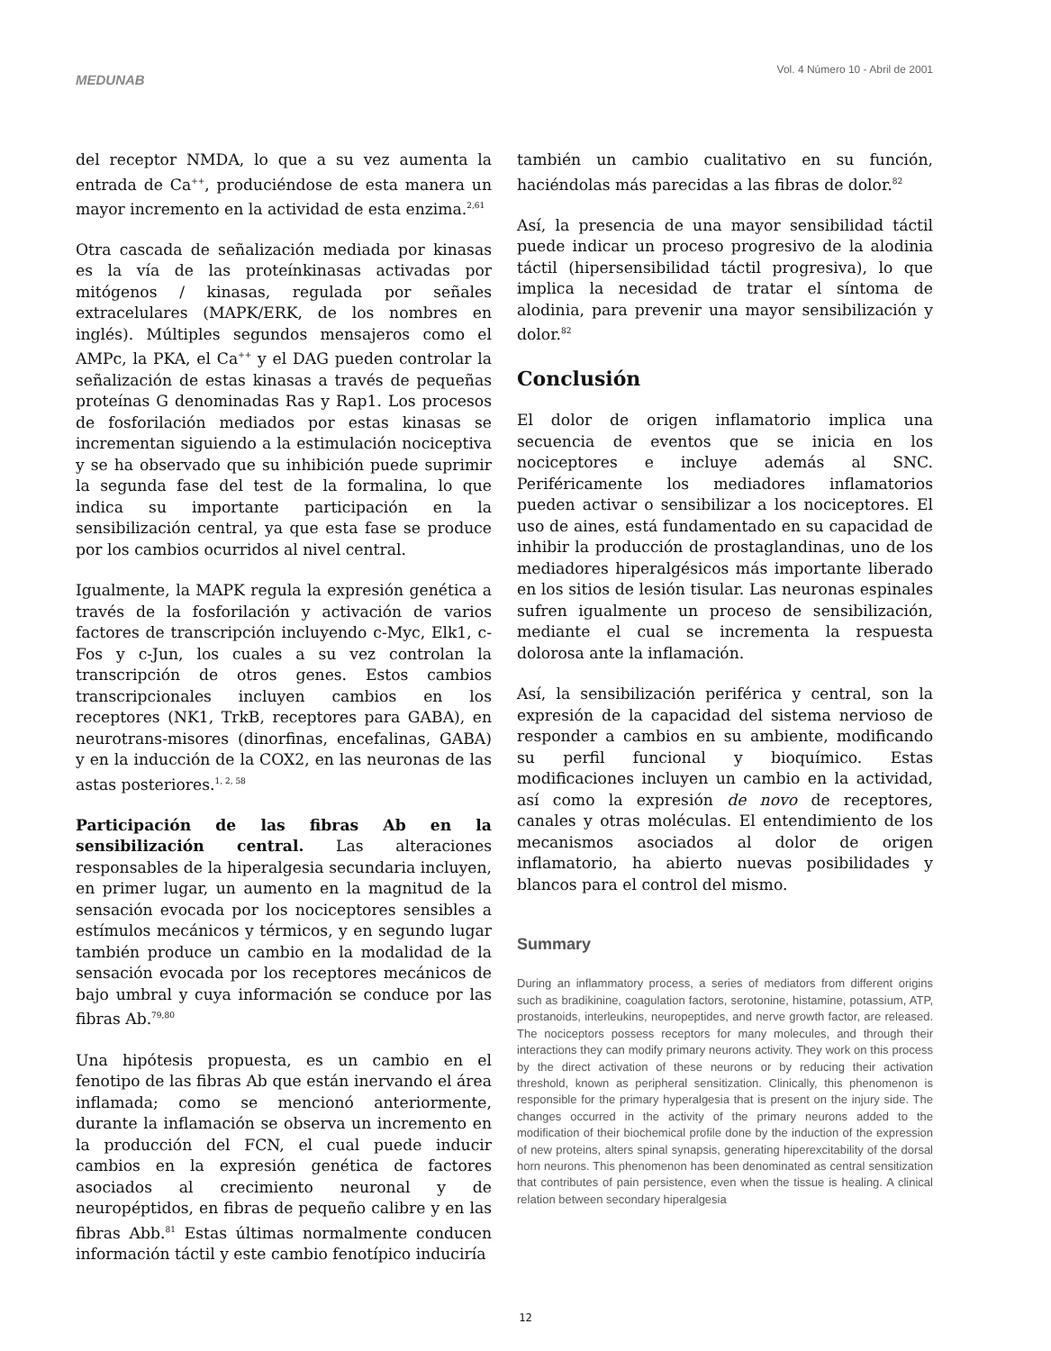MEDUNAB
Vol. 4 Número 10 - Abril de 2001
del receptor NMDA, lo que a su vez aumenta la entrada de Ca<sup>++</sup>, produciéndose de esta manera un mayor incremento en la actividad de esta enzima.<sup>2,61</sup>
Otra cascada de señalización mediada por kinasas es la vía de las proteínkinasas activadas por mitógenos / kinasas, regulada por señales extracelulares (MAPK/ERK, de los nombres en inglés). Múltiples segundos mensajeros como el AMPc, la PKA, el Ca<sup>++</sup> y el DAG pueden controlar la señalización de estas kinasas a través de pequeñas proteínas G denominadas Ras y Rap1. Los procesos de fosforilación mediados por estas kinasas se incrementan siguiendo a la estimulación nociceptiva y se ha observado que su inhibición puede suprimir la segunda fase del test de la formalina, lo que indica su importante participación en la sensibilización central, ya que esta fase se produce por los cambios ocurridos al nivel central.
Igualmente, la MAPK regula la expresión genética a través de la fosforilación y activación de varios factores de transcripción incluyendo c-Myc, Elk1, c-Fos y c-Jun, los cuales a su vez controlan la transcripción de otros genes. Estos cambios transcripcionales incluyen cambios en los receptores (NK1, TrkB, receptores para GABA), en neurotrans-misores (dinorfinas, encefalinas, GABA) y en la inducción de la COX2, en las neuronas de las astas posteriores.<sup>1, 2, 58</sup>
Participación de las fibras Ab en la sensibilización central. Las alteraciones responsables de la hiperalgesia secundaria incluyen, en primer lugar, un aumento en la magnitud de la sensación evocada por los nociceptores sensibles a estímulos mecánicos y térmicos, y en segundo lugar también produce un cambio en la modalidad de la sensación evocada por los receptores mecánicos de bajo umbral y cuya información se conduce por las fibras Ab.<sup>79,80</sup>
Una hipótesis propuesta, es un cambio en el fenotipo de las fibras Ab que están inervando el área inflamada; como se mencionó anteriormente, durante la inflamación se observa un incremento en la producción del FCN, el cual puede inducir cambios en la expresión genética de factores asociados al crecimiento neuronal y de neuropéptidos, en fibras de pequeño calibre y en las fibras Abb.<sup>81</sup> Estas últimas normalmente conducen información táctil y este cambio fenotípico induciría
también un cambio cualitativo en su función, haciéndolas más parecidas a las fibras de dolor.<sup>82</sup>
Así, la presencia de una mayor sensibilidad táctil puede indicar un proceso progresivo de la alodinia táctil (hipersensibilidad táctil progresiva), lo que implica la necesidad de tratar el síntoma de alodinia, para prevenir una mayor sensibilización y dolor.<sup>82</sup>
Conclusión
El dolor de origen inflamatorio implica una secuencia de eventos que se inicia en los nociceptores e incluye además al SNC. Periféricamente los mediadores inflamatorios pueden activar o sensibilizar a los nociceptores. El uso de aines, está fundamentado en su capacidad de inhibir la producción de prostaglandinas, uno de los mediadores hiperalgésicos más importante liberado en los sitios de lesión tisular. Las neuronas espinales sufren igualmente un proceso de sensibilización, mediante el cual se incrementa la respuesta dolorosa ante la inflamación.
Así, la sensibilización periférica y central, son la expresión de la capacidad del sistema nervioso de responder a cambios en su ambiente, modificando su perfil funcional y bioquímico. Estas modificaciones incluyen un cambio en la actividad, así como la expresión de novo de receptores, canales y otras moléculas. El entendimiento de los mecanismos asociados al dolor de origen inflamatorio, ha abierto nuevas posibilidades y blancos para el control del mismo.
Summary
During an inflammatory process, a series of mediators from different origins such as bradikinine, coagulation factors, serotonine, histamine, potassium, ATP, prostanoids, interleukins, neuropeptides, and nerve growth factor, are released. The nociceptors possess receptors for many molecules, and through their interactions they can modify primary neurons activity. They work on this process by the direct activation of these neurons or by reducing their activation threshold, known as peripheral sensitization. Clinically, this phenomenon is responsible for the primary hyperalgesia that is present on the injury side. The changes occurred in the activity of the primary neurons added to the modification of their biochemical profile done by the induction of the expression of new proteins, alters spinal synapsis, generating hiperexcitability of the dorsal horn neurons. This phenomenon has been denominated as central sensitization that contributes of pain persistence, even when the tissue is healing. A clinical relation between secondary hiperalgesia
12